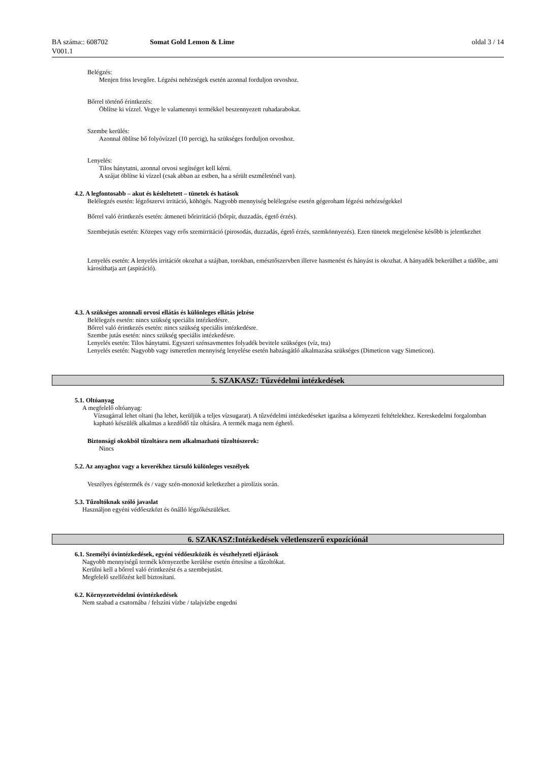BA száma:: 608702 Somat Gold Lemon & Lime oldal 3 / 14
V001.1
Belégzés:
Menjen friss levegőre. Légzési nehézségek esetén azonnal forduljon orvoshoz.
Bőrrel történő érintkezés:
Öblítse ki vízzel. Vegye le valamennyi termékkel beszennyezett ruhadarabokat.
Szembe kerülés:
Azonnal öblítse bő folyóvízzel (10 percig), ha szükséges forduljon orvoshoz.
Lenyelés:
Tilos hánytatni, azonnal orvosi segítséget kell kérni.
A szájat öblítse ki vízzel (csak abban az estben, ha a sérült eszméleténél van).
4.2. A legfontosabb – akut és késleltetett – tünetek és hatások
Belélegzés esetén: légzőszervi irritáció, köhögés. Nagyobb mennyiség belélegzése esetén gégeroham légzési nehézségekkel
Bőrrel való érintkezés esetén: átmeneti bőrirritáció (bőrpír, duzzadás, égető érzés).
Szembejutás esetén: Közepes vagy erős szemirritáció (pirosodás, duzzadás, égető érzés, szemkönnyezés). Ezen tünetek megjelenése később is jelentkezhet
Lenyelés esetén: A lenyelés irritációt okozhat a szájban, torokban, emésztőszervben illetve hasmenést és hányást is okozhat. A hányadék bekerülhet a tüdőbe, ami károsíthatja azt (aspiráció).
4.3. A szükséges azonnali orvosi ellátás és különleges ellátás jelzése
Belélegzés esetén: nincs szükség speciális intézkedésre.
Bőrrel való érintkezés esetén: nincs szükség speciális intézkedésre.
Szembe jutás esetén: nincs szükség speciális intézkedésre.
Lenyelés esetén: Tilos hánytatni. Egyszeri szénsavmentes folyadék bevitele szükséges (víz, tea)
Lenyelés esetén: Nagyobb vagy ismeretlen mennyiség lenyelése esetén habzásgátló alkalmazása szükséges (Dimeticon vagy Simeticon).
5. SZAKASZ: Tűzvédelmi intézkedések
5.1. Oltóanyag
A megfelelő oltóanyag:
Vízsugárral lehet oltani (ha lehet, kerüljük a teljes vízsugarat). A tűzvédelmi intézkedéseket igazítsa a környezeti feltételekhez. Kereskedelmi forgalomban kapható készülék alkalmas a kezdődő tűz oltására. A termék maga nem éghető.
Biztonsági okokból tűzoltásra nem alkalmazható tűzoltószerek:
Nincs
5.2. Az anyaghoz vagy a keverékhez társuló különleges veszélyek
Veszélyes égéstermék és / vagy szén-monoxid keletkezhet a pirolízis során.
5.3. Tűzoltóknak szóló javaslat
Használjon egyéni védőeszközt és önálló légzőkészüléket.
6. SZAKASZ:Intézkedések véletlenszerű expozíciónál
6.1. Személyi óvintézkedések, egyéni védőeszközök és vészhelyzeti eljárások
Nagyobb mennyiségű termék környezetbe kerülése esetén értesítse a tűzoltókat.
Kerülni kell a bőrrel való érintkezést és a szembejutást.
Megfelelő szellőzést kell biztosítani.
6.2. Környezetvédelmi óvintézkedések
Nem szabad a csatornába / felszíni vízbe / talajvízbe engedni